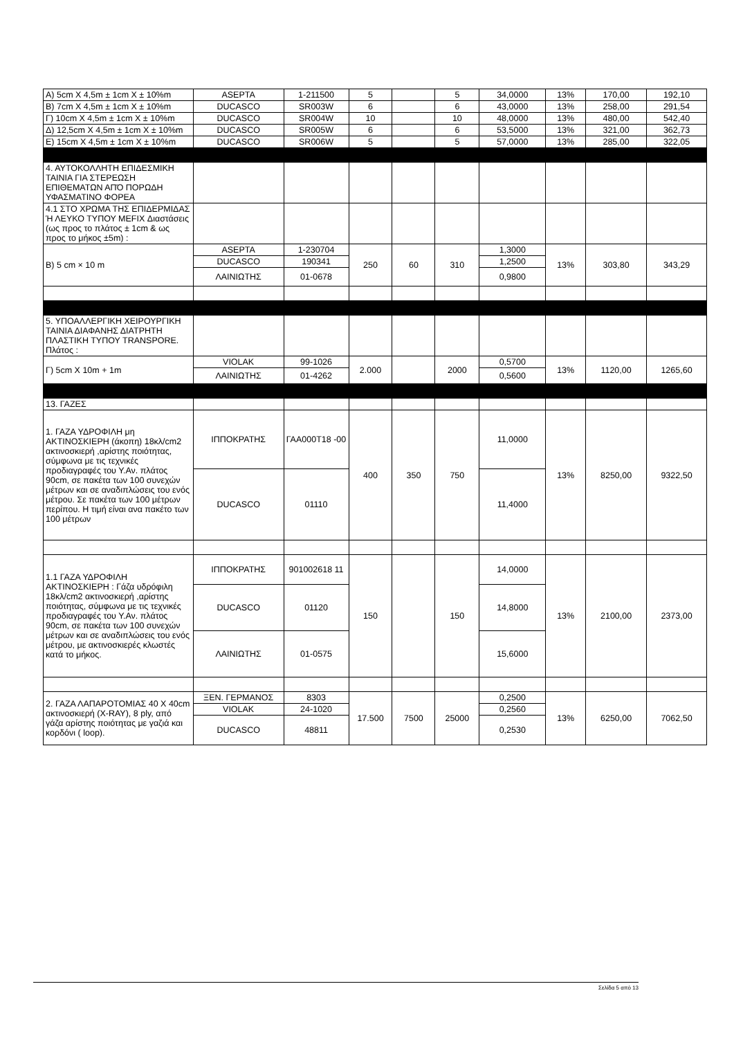| Α) 5cm X 4,5m ± 1cm X ± 10%m | ASEPTA | 1-211500 | 5 | | 5 | 34,0000 | 13% | 170,00 | 192,10 |
| Β) 7cm X 4,5m ± 1cm X ± 10%m | DUCASCO | SR003W | 6 | | 6 | 43,0000 | 13% | 258,00 | 291,54 |
| Γ) 10cm X 4,5m ± 1cm X ± 10%m | DUCASCO | SR004W | 10 | | 10 | 48,0000 | 13% | 480,00 | 542,40 |
| Δ) 12,5cm X 4,5m ± 1cm X ± 10%m | DUCASCO | SR005W | 6 | | 6 | 53,5000 | 13% | 321,00 | 362,73 |
| Ε) 15cm X 4,5m ± 1cm X ± 10%m | DUCASCO | SR006W | 5 | | 5 | 57,0000 | 13% | 285,00 | 322,05 |
| 4. ΑΥΤΟΚΟΛΛΗΤΗ ΕΠΙΔΕΣΜΙΚΗ ΤΑΙΝΙΑ ΓΙΑ ΣΤΕΡΕΩΣΗ ΕΠΙΘΕΜΑΤΩΝ ΑΠΌ ΠΟΡΩΔΗ ΥΦΑΣΜΑΤΙΝΟ ΦΟΡΕΑ | | | | | | | | | |
| 4.1 ΣΤΟ ΧΡΩΜΑ ΤΗΣ ΕΠΙΔΕΡΜΙΔΑΣ Ή ΛΕΥΚΟ ΤΥΠΟΥ MEFIX Διαστάσεις (ως προς το πλάτος ± 1cm & ως προς το μήκος ±5m) : | | | | | | | | | |
| Β) 5 cm × 10 m | ASEPTA | 1-230704 | 250 | 60 | 310 | 1,3000 | 13% | 303,80 | 343,29 |
| | DUCASCO | 190341 | | | | 1,2500 | | | |
| | ΛΑΙΝΙΩΤΗΣ | 01-0678 | | | | 0,9800 | | | |
| 5. ΥΠΟΑΛΛΕΡΓΙΚΗ ΧΕΙΡΟΥΡΓΙΚΗ ΤΑΙΝΙΑ ΔΙΑΦΑΝΗΣ ΔΙΑΤΡΗΤΗ ΠΛΑΣΤΙΚΗ ΤΥΠΟΥ TRANSPORE. Πλάτος : | | | | | | | | | |
| Γ) 5cm X 10m + 1m | VIOLAK | 99-1026 | 2.000 | | 2000 | 0,5700 | 13% | 1120,00 | 1265,60 |
| | ΛΑΙΝΙΩΤΗΣ | 01-4262 | | | | 0,5600 | | | |
| 13. ΓΑΖΕΣ | | | | | | | | | |
| 1. ΓΑΖΑ ΥΔΡΟΦΙΛΗ μη ΑΚΤΙΝΟΣΚΙΕΡΗ (άκοπη) 18κλ/cm2 ακτινοσκιερή ,αρίστης ποιότητας, σύμφωνα με τις τεχνικές προδιαγραφές του Υ.Αν. πλάτος 90cm, σε πακέτα των 100 συνεχών μέτρων και σε αναδιπλώσεις του ενός μέτρου. Σε πακέτα των 100 μέτρων περίπου. Η τιμή είναι ανα πακέτο των 100 μέτρων | ΙΠΠΟΚΡΑΤΗΣ | ΓΑΑ000Τ18 -00 | 400 | 350 | 750 | 11,0000 | 13% | 8250,00 | 9322,50 |
| | DUCASCO | 01110 | | | | 11,4000 | | | |
| 1.1 ΓΑΖΑ ΥΔΡΟΦΙΛΗ ΑΚΤΙΝΟΣΚΙΕΡΗ : Γάζα υδρόφιλη 18κλ/cm2 ακτινοσκιερή ,αρίστης ποιότητας, σύμφωνα με τις τεχνικές προδιαγραφές του Υ.Αν. πλάτος 90cm, σε πακέτα των 100 συνεχών μέτρων και σε αναδιπλώσεις του ενός μέτρου, με ακτινοσκιερές κλωστές κατά το μήκος. | ΙΠΠΟΚΡΑΤΗΣ | 901002618 11 | 150 | | 150 | 14,0000 | 13% | 2100,00 | 2373,00 |
| | DUCASCO | 01120 | | | | 14,8000 | | | |
| | ΛΑΙΝΙΩΤΗΣ | 01-0575 | | | | 15,6000 | | | |
| 2. ΓΑΖΑ ΛΑΠΑΡΟΤΟΜΙΑΣ 40 Χ 40cm ακτινοσκιερή (X-RAY), 8 ply, από γάζα αρίστης ποιότητας με γαζιά και κορδόνι ( loop). | ΞΕΝ. ΓΕΡΜΑΝΟΣ | 8303 | 17.500 | 7500 | 25000 | 0,2500 | 13% | 6250,00 | 7062,50 |
| | VIOLAK | 24-1020 | | | | 0,2560 | | | |
| | DUCASCO | 48811 | | | | 0,2530 | | | |
Σελίδα 5 από 13